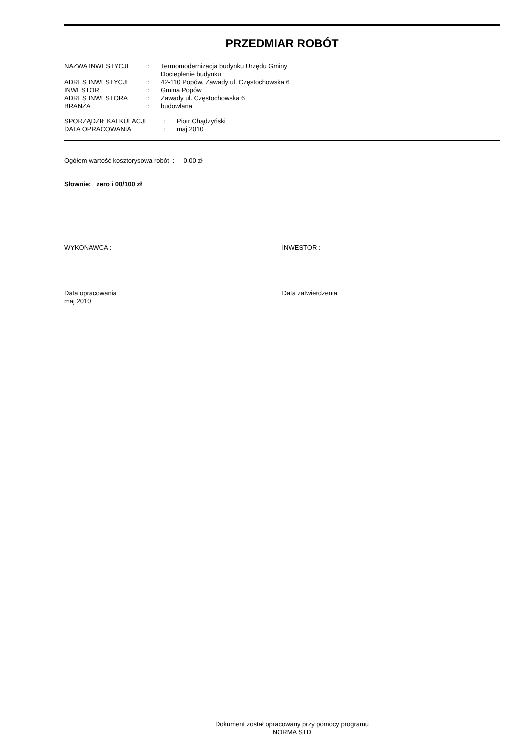PRZEDMIAR ROBÓT
| NAZWA INWESTYCJI | : | Termomodernizacja budynku Urzędu Gminy Docieplenie budynku |
| ADRES INWESTYCJI | : | 42-110 Popów, Zawady ul. Częstochowska 6 |
| INWESTOR | : | Gmina Popów |
| ADRES INWESTORA | : | Zawady ul. Częstochowska 6 |
| BRANŻA | : | budowlana |
| SPORZĄDZIŁ KALKULACJE | : | Piotr Chądzyński |
| DATA OPRACOWANIA | : | maj 2010 |
Ogółem wartość kosztorysowa robót : 0.00 zł
Słownie: zero i 00/100 zł
WYKONAWCA : INWESTOR :
Data opracowania
maj 2010
Data zatwierdzenia
Dokument został opracowany przy pomocy programu
NORMA STD